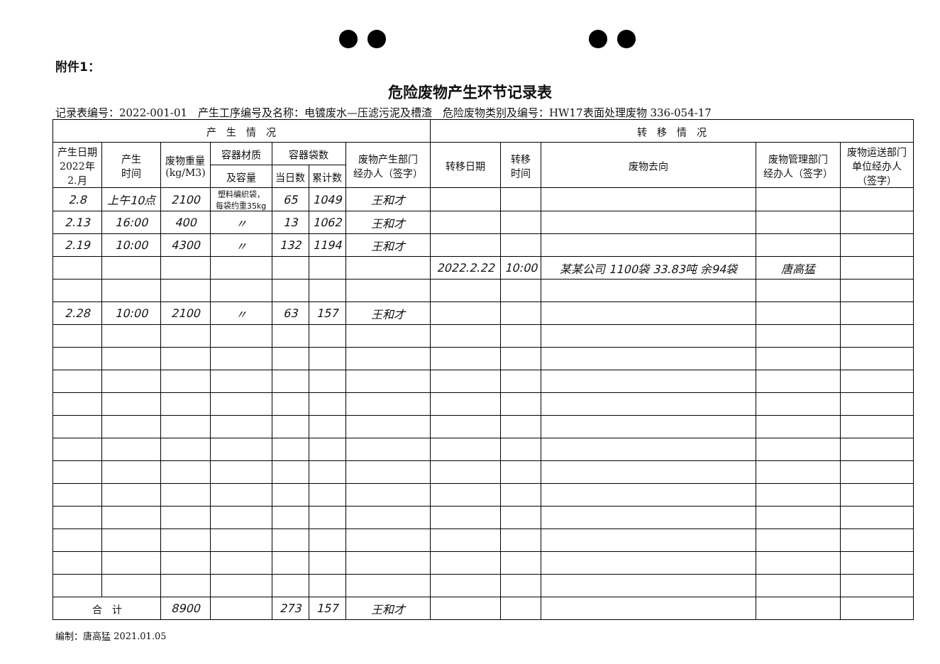附件1：
危险废物产生环节记录表
记录表编号：2022-001-01　产生工序编号及名称：电镀废水—压滤污泥及槽渣　危险废物类别及编号：HW17表面处理废物 336-054-17
| 产 生 情 况 | | | | | | | 转 移 情 况 | | | | |
| --- | --- | --- | --- | --- | --- | --- | --- | --- | --- | --- | --- |
| 产生日期 2022年 2.月 | 产生 时间 | 废物重量 (kg/M3) | 容器材质 | 容器袋数 | | 废物产生部门 经办人（签字） | 转移日期 | 转移 时间 | 废物去向 | 废物管理部门 经办人（签字） | 废物运送部门 单位经办人 （签字） |
| | | | 及容量 | 当日数 | 累计数 | | | | | | |
| 2.8 | 上午10点 | 2100 | 塑料编织袋， 每袋约重35kg | 65 | 1049 | 王和才 | | | | | |
| 2.13 | 16:00 | 400 | 〃 | 13 | 1062 | 王和才 | | | | | |
| 2.19 | 10:00 | 4300 | 〃 | 132 | 1194 | 王和才 | | | | | |
| | | | | | | | 2022.2.22 | 10:00 | 某某公司 1100袋 33.83吨 余94袋 | 唐高猛 | |
| 2.28 | 10:00 | 2100 | 〃 | 63 | 157 | 王和才 | | | | | |
| 合 计 | | 8900 | | 273 | 157 | 王和才 | | | | | |
编制：唐高猛 2021.01.05